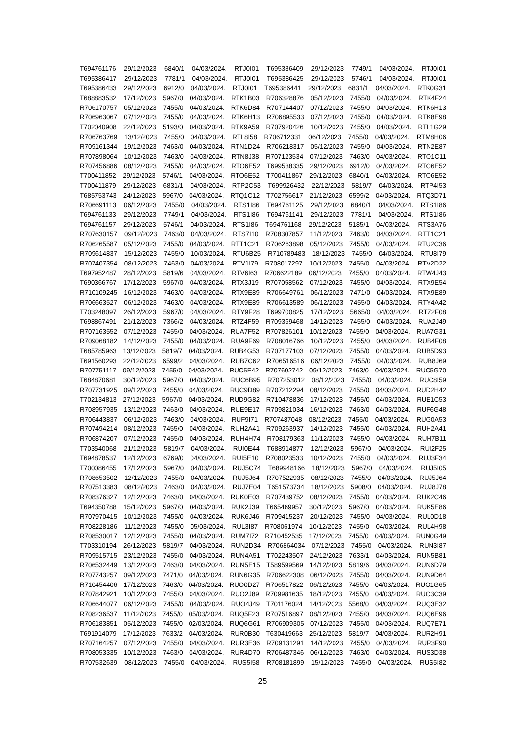T694761176 29/12/2023 6840/1 04/03/2024. RTJ0I01 T695386409 29/12/2023 7749/1 04/03/2024. RTJ0I01
T695386417 29/12/2023 7781/1 04/03/2024. RTJ0I01 T695386425 29/12/2023 5746/1 04/03/2024. RTJ0I01
T695386433 29/12/2023 6912/0 04/03/2024. RTJ0I01 T695386441 29/12/2023 6831/1 04/03/2024. RTK0G31
T688883532 17/12/2023 5967/0 04/03/2024. RTK1B03 R706328876 05/12/2023 7455/0 04/03/2024. RTK4F24
R706170757 05/12/2023 7455/0 04/03/2024. RTK6D84 R707144407 07/12/2023 7455/0 04/03/2024. RTK6H13
R706963067 07/12/2023 7455/0 04/03/2024. RTK6H13 R706895533 07/12/2023 7455/0 04/03/2024. RTK8E98
T702040908 22/12/2023 5193/0 04/03/2024. RTK9A59 R707920426 10/12/2023 7455/0 04/03/2024. RTL1G29
R706763769 13/12/2023 7455/0 04/03/2024. RTL8I58 R706712331 06/12/2023 7455/0 04/03/2024. RTM8H06
R709161344 19/12/2023 7463/0 04/03/2024. RTN1D24 R706218317 05/12/2023 7455/0 04/03/2024. RTN2E87
R707898064 10/12/2023 7463/0 04/03/2024. RTN8J38 R707123534 07/12/2023 7463/0 04/03/2024. RTO1C11
R707456886 08/12/2023 7455/0 04/03/2024. RTO6E52 T699538335 29/12/2023 6912/0 04/03/2024. RTO6E52
T700411852 29/12/2023 5746/1 04/03/2024. RTO6E52 T700411867 29/12/2023 6840/1 04/03/2024. RTO6E52
T700411879 29/12/2023 6831/1 04/03/2024. RTP2C53 T699926432 22/12/2023 5819/7 04/03/2024. RTP4I53
T685753743 24/12/2023 5967/0 04/03/2024. RTQ1C12 T702756617 21/12/2023 6599/2 04/03/2024. RTQ3D71
R706691113 06/12/2023 7455/0 04/03/2024. RTS1I86 T694761125 29/12/2023 6840/1 04/03/2024. RTS1I86
T694761133 29/12/2023 7749/1 04/03/2024. RTS1I86 T694761141 29/12/2023 7781/1 04/03/2024. RTS1I86
T694761157 29/12/2023 5746/1 04/03/2024. RTS1I86 T694761168 29/12/2023 5185/1 04/03/2024. RTS3A76
R707630157 09/12/2023 7463/0 04/03/2024. RTS7I10 R708307857 11/12/2023 7463/0 04/03/2024. RTT1C21
R706265587 05/12/2023 7455/0 04/03/2024. RTT1C21 R706263898 05/12/2023 7455/0 04/03/2024. RTU2C36
R709614837 15/12/2023 7455/0 10/03/2024. RTU6B25 R710789483 18/12/2023 7455/0 04/03/2024. RTU8I79
R707407354 08/12/2023 7463/0 04/03/2024. RTV1I79 R708017297 10/12/2023 7455/0 04/03/2024. RTV2D22
T697952487 28/12/2023 5819/6 04/03/2024. RTV6I63 R706622189 06/12/2023 7455/0 04/03/2024. RTW4J43
T690366767 17/12/2023 5967/0 04/03/2024. RTX3J19 R707058562 07/12/2023 7455/0 04/03/2024. RTX9E54
R710109245 16/12/2023 7463/0 04/03/2024. RTX9E89 R706649761 06/12/2023 7471/0 04/03/2024. RTX9E89
R706663527 06/12/2023 7463/0 04/03/2024. RTX9E89 R706613589 06/12/2023 7455/0 04/03/2024. RTY4A42
T703248097 26/12/2023 5967/0 04/03/2024. RTY9F28 T699700825 17/12/2023 5665/0 04/03/2024. RTZ2F08
T698867491 21/12/2023 7366/2 04/03/2024. RTZ4F59 R709369468 14/12/2023 7455/0 04/03/2024. RUA2J49
R707163552 07/12/2023 7455/0 04/03/2024. RUA7F52 R707826101 10/12/2023 7455/0 04/03/2024. RUA7G31
R709068182 14/12/2023 7455/0 04/03/2024. RUA9F69 R708016766 10/12/2023 7455/0 04/03/2024. RUB4F08
T685785963 13/12/2023 5819/7 04/03/2024. RUB4G53 R707177103 07/12/2023 7455/0 04/03/2024. RUB5D93
T691560293 22/12/2023 6599/2 04/03/2024. RUB7C62 R706516516 06/12/2023 7455/0 04/03/2024. RUB8J69
R707751117 09/12/2023 7455/0 04/03/2024. RUC5E42 R707602742 09/12/2023 7463/0 04/03/2024. RUC5G70
T684870681 30/12/2023 5967/0 04/03/2024. RUC6B95 R707253012 08/12/2023 7455/0 04/03/2024. RUC8I59
R707731925 09/12/2023 7455/0 04/03/2024. RUC9D89 R707212294 08/12/2023 7455/0 04/03/2024. RUD2H42
T702134813 27/12/2023 5967/0 04/03/2024. RUD9G82 R710478836 17/12/2023 7455/0 04/03/2024. RUE1C53
R708957935 13/12/2023 7463/0 04/03/2024. RUE9E17 R709821034 16/12/2023 7463/0 04/03/2024. RUF6G48
R706443837 06/12/2023 7463/0 04/03/2024. RUF9I71 R707487048 08/12/2023 7455/0 04/03/2024. RUG0A53
R707494214 08/12/2023 7455/0 04/03/2024. RUH2A41 R709263937 14/12/2023 7455/0 04/03/2024. RUH2A41
R706874207 07/12/2023 7455/0 04/03/2024. RUH4H74 R708179363 11/12/2023 7455/0 04/03/2024. RUH7B11
T703540068 21/12/2023 5819/7 04/03/2024. RUI0E44 T688914877 12/12/2023 5967/0 04/03/2024. RUI2F25
T694878537 12/12/2023 6769/0 04/03/2024. RUI5E10 R708023533 10/12/2023 7455/0 04/03/2024. RUJ3F34
T700086455 17/12/2023 5967/0 04/03/2024. RUJ5C74 T689948166 18/12/2023 5967/0 04/03/2024. RUJ5I05
R708653502 12/12/2023 7455/0 04/03/2024. RUJ5J64 R707522935 08/12/2023 7455/0 04/03/2024. RUJ5J64
R707513383 08/12/2023 7463/0 04/03/2024. RUJ7E04 T651573734 18/12/2023 5908/0 04/03/2024. RUJ8J78
R708376327 12/12/2023 7463/0 04/03/2024. RUK0E03 R707439752 08/12/2023 7455/0 04/03/2024. RUK2C46
T694350788 15/12/2023 5967/0 04/03/2024. RUK2J39 T665469957 30/12/2023 5967/0 04/03/2024. RUK5E86
R707970415 10/12/2023 7455/0 04/03/2024. RUK6J46 R709415237 20/12/2023 7455/0 04/03/2024. RUL0D18
R708228186 11/12/2023 7455/0 05/03/2024. RUL3I87 R708061974 10/12/2023 7455/0 04/03/2024. RUL4H98
R708530017 12/12/2023 7455/0 04/03/2024. RUM7I72 R710452535 17/12/2023 7455/0 04/03/2024. RUN0G49
T703310194 26/12/2023 5819/7 04/03/2024. RUN2D34 R706864034 07/12/2023 7455/0 04/03/2024. RUN3I87
R709515715 23/12/2023 7455/0 04/03/2024. RUN4A51 T702243507 24/12/2023 7633/1 04/03/2024. RUN5B81
R706532449 13/12/2023 7463/0 04/03/2024. RUN5E15 T589599569 14/12/2023 5819/6 04/03/2024. RUN6D79
R707743257 09/12/2023 7471/0 04/03/2024. RUN6G35 R706622308 06/12/2023 7455/0 04/03/2024. RUN9D64
R710454406 17/12/2023 7463/0 04/03/2024. RUO0D27 R706517822 06/12/2023 7455/0 04/03/2024. RUO1G65
R707842921 10/12/2023 7455/0 04/03/2024. RUO2J89 R709981635 18/12/2023 7455/0 04/03/2024. RUO3C39
R706644077 06/12/2023 7455/0 04/03/2024. RUO4J49 T701176024 14/12/2023 5568/0 04/03/2024. RUQ3E32
R708236537 11/12/2023 7455/0 05/03/2024. RUQ5F23 R707516897 08/12/2023 7455/0 04/03/2024. RUQ6E96
R706183851 05/12/2023 7455/0 02/03/2024. RUQ6G61 R706909305 07/12/2023 7455/0 04/03/2024. RUQ7E71
T691914079 17/12/2023 7633/2 04/03/2024. RUR0B30 T630419663 25/12/2023 5819/7 04/03/2024. RUR2H91
R707164257 07/12/2023 7455/0 04/03/2024. RUR3E36 R709131291 14/12/2023 7455/0 04/03/2024. RUR3F90
R708053335 10/12/2023 7463/0 04/03/2024. RUR4D70 R706487346 06/12/2023 7463/0 04/03/2024. RUS3D38
R707532639 08/12/2023 7455/0 04/03/2024. RUS5I58 R708181899 15/12/2023 7455/0 04/03/2024. RUS5I82
25